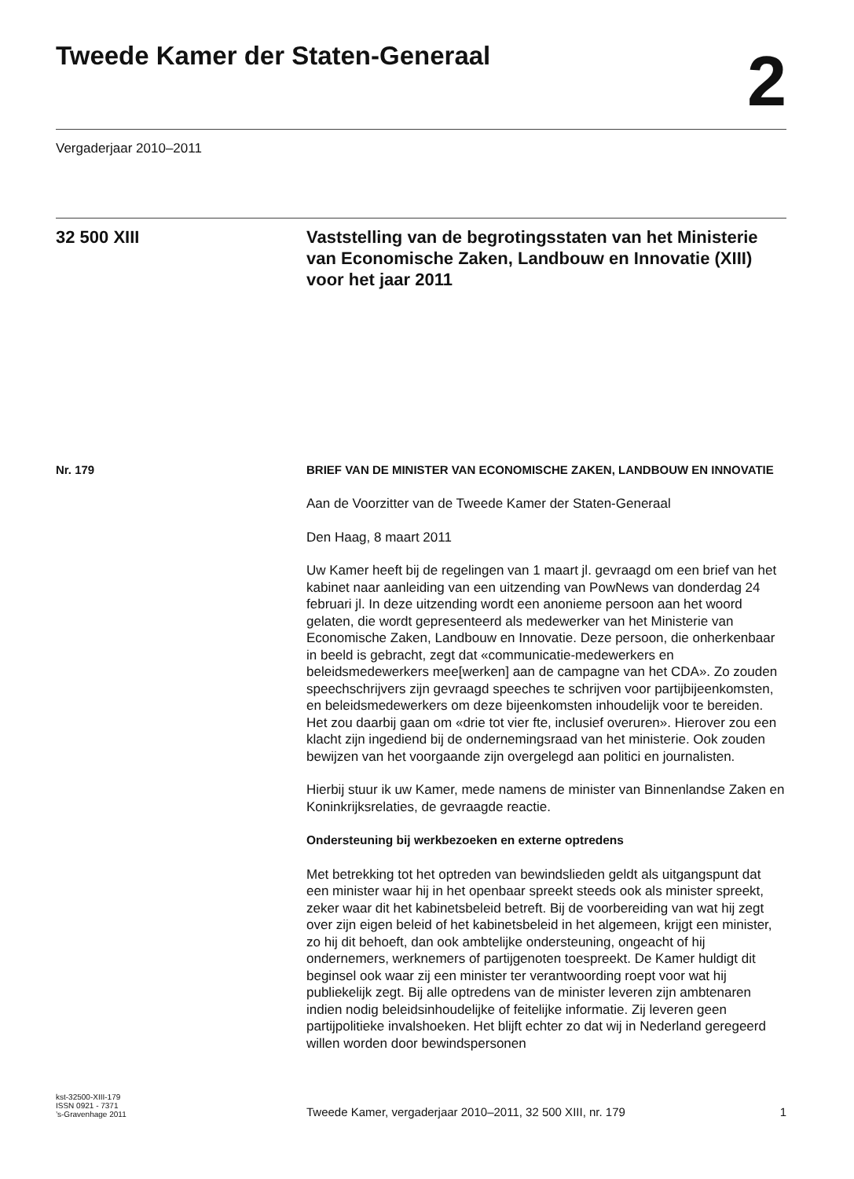Tweede Kamer der Staten-Generaal
2
Vergaderjaar 2010–2011
32 500 XIII Vaststelling van de begrotingsstaten van het Ministerie van Economische Zaken, Landbouw en Innovatie (XIII) voor het jaar 2011
Nr. 179
BRIEF VAN DE MINISTER VAN ECONOMISCHE ZAKEN, LANDBOUW EN INNOVATIE
Aan de Voorzitter van de Tweede Kamer der Staten-Generaal
Den Haag, 8 maart 2011
Uw Kamer heeft bij de regelingen van 1 maart jl. gevraagd om een brief van het kabinet naar aanleiding van een uitzending van PowNews van donderdag 24 februari jl. In deze uitzending wordt een anonieme persoon aan het woord gelaten, die wordt gepresenteerd als medewerker van het Ministerie van Economische Zaken, Landbouw en Innovatie. Deze persoon, die onherkenbaar in beeld is gebracht, zegt dat «communicatie-medewerkers en beleidsmedewerkers mee[werken] aan de campagne van het CDA». Zo zouden speechschrijvers zijn gevraagd speeches te schrijven voor partijbijeenkomsten, en beleidsmedewerkers om deze bijeenkomsten inhoudelijk voor te bereiden. Het zou daarbij gaan om «drie tot vier fte, inclusief overuren». Hierover zou een klacht zijn ingediend bij de ondernemingsraad van het ministerie. Ook zouden bewijzen van het voorgaande zijn overgelegd aan politici en journalisten.
Hierbij stuur ik uw Kamer, mede namens de minister van Binnenlandse Zaken en Koninkrijksrelaties, de gevraagde reactie.
Ondersteuning bij werkbezoeken en externe optredens
Met betrekking tot het optreden van bewindslieden geldt als uitgangspunt dat een minister waar hij in het openbaar spreekt steeds ook als minister spreekt, zeker waar dit het kabinetsbeleid betreft. Bij de voorbereiding van wat hij zegt over zijn eigen beleid of het kabinetsbeleid in het algemeen, krijgt een minister, zo hij dit behoeft, dan ook ambtelijke ondersteuning, ongeacht of hij ondernemers, werknemers of partijgenoten toespreekt. De Kamer huldigt dit beginsel ook waar zij een minister ter verantwoording roept voor wat hij publiekelijk zegt. Bij alle optredens van de minister leveren zijn ambtenaren indien nodig beleidsinhoudelijke of feitelijke informatie. Zij leveren geen partijpolitieke invalshoeken. Het blijft echter zo dat wij in Nederland geregeerd willen worden door bewindspersonen
kst-32500-XIII-179
ISSN 0921 - 7371
’s-Gravenhage 2011
Tweede Kamer, vergaderjaar 2010–2011, 32 500 XIII, nr. 179 1